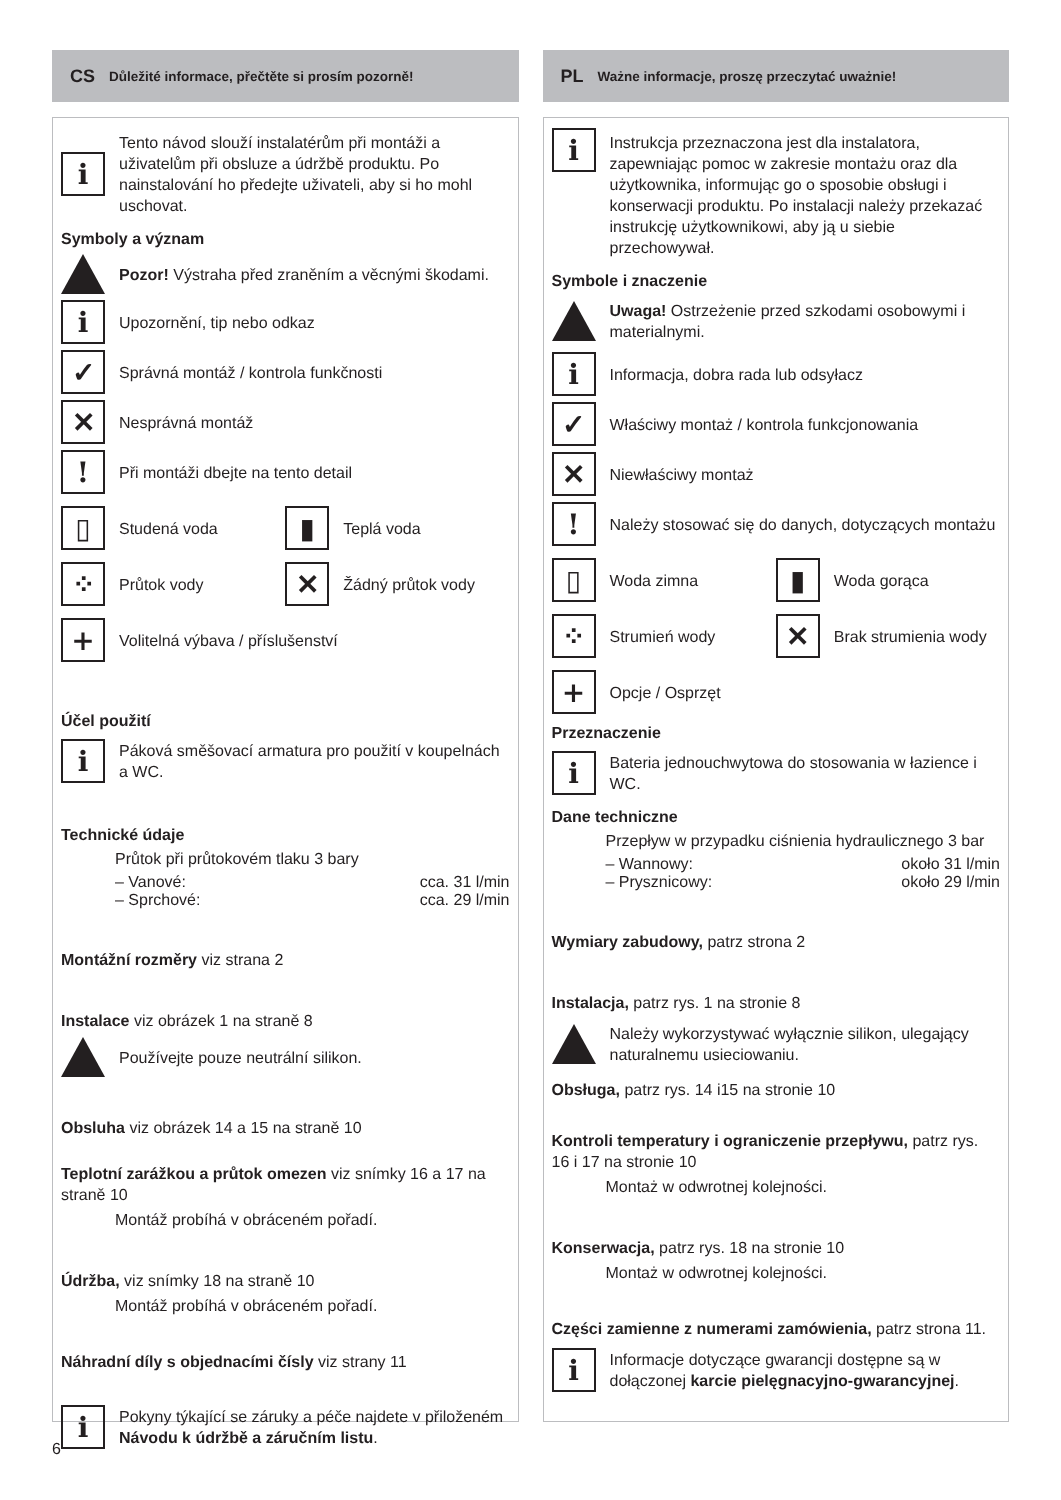CS Důležité informace, přečtěte si prosím pozorně!
i
Tento návod slouží instalatérům při montáži a uživatelům při obsluze a údržbě produktu. Po nainstalování ho předejte uživateli, aby si ho mohl uschovat.
Symboly a význam
Pozor! Výstraha před zraněním a věcnými škodami.
i
Upozornění, tip nebo odkaz
✓
Správná montáž / kontrola funkčnosti
✕
Nesprávná montáž
!
Při montáži dbejte na tento detail
▯
Studená voda
▮
Teplá voda
⁘
Průtok vody
✕
Žádný průtok vody
+
Volitelná výbava / příslušenství
Účel použití
i
Páková směšovací armatura pro použití v koupelnách a WC.
Technické údaje
Průtok při průtokovém tlaku 3 bary
– Vanové: cca. 31 l/min
– Sprchové: cca. 29 l/min
Montážní rozměry viz strana 2
Instalace viz obrázek 1 na straně 8
Používejte pouze neutrální silikon.
Obsluha viz obrázek 14 a 15 na straně 10
Teplotní zarážkou a průtok omezen viz snímky 16 a 17 na straně 10
Montáž probíhá v obráceném pořadí.
Údržba, viz snímky 18 na straně 10
Montáž probíhá v obráceném pořadí.
Náhradní díly s objednacími čísly viz strany 11
i
Pokyny týkající se záruky a péče najdete v přiloženém Návodu k údržbě a záručním listu.
PL Ważne informacje, proszę przeczytać uważnie!
i
Instrukcja przeznaczona jest dla instalatora, zapewniając pomoc w zakresie montażu oraz dla użytkownika, informując go o sposobie obsługi i konserwacji produktu. Po instalacji należy przekazać instrukcję użytkownikowi, aby ją u siebie przechowywał.
Symbole i znaczenie
Uwaga! Ostrzeżenie przed szkodami osobowymi i materialnymi.
i
Informacja, dobra rada lub odsyłacz
✓
Właściwy montaż / kontrola funkcjonowania
✕
Niewłaściwy montaż
!
Należy stosować się do danych, dotyczących montażu
▯
Woda zimna
▮
Woda gorąca
⁘
Strumień wody
✕
Brak strumienia wody
+
Opcje / Osprzęt
Przeznaczenie
i
Bateria jednouchwytowa do stosowania w łazience i WC.
Dane techniczne
Przepływ w przypadku ciśnienia hydraulicznego 3 bar
– Wannowy: około 31 l/min
– Prysznicowy: około 29 l/min
Wymiary zabudowy, patrz strona 2
Instalacja, patrz rys. 1 na stronie 8
Należy wykorzystywać wyłącznie silikon, ulegający naturalnemu usieciowaniu.
Obsługa, patrz rys. 14 i15 na stronie 10
Kontroli temperatury i ograniczenie przepływu, patrz rys. 16 i 17 na stronie 10
Montaż w odwrotnej kolejności.
Konserwacja, patrz rys. 18 na stronie 10
Montaż w odwrotnej kolejności.
Części zamienne z numerami zamówienia, patrz strona 11.
i
Informacje dotyczące gwarancji dostępne są w dołączonej karcie pielęgnacyjno-gwarancyjnej.
6